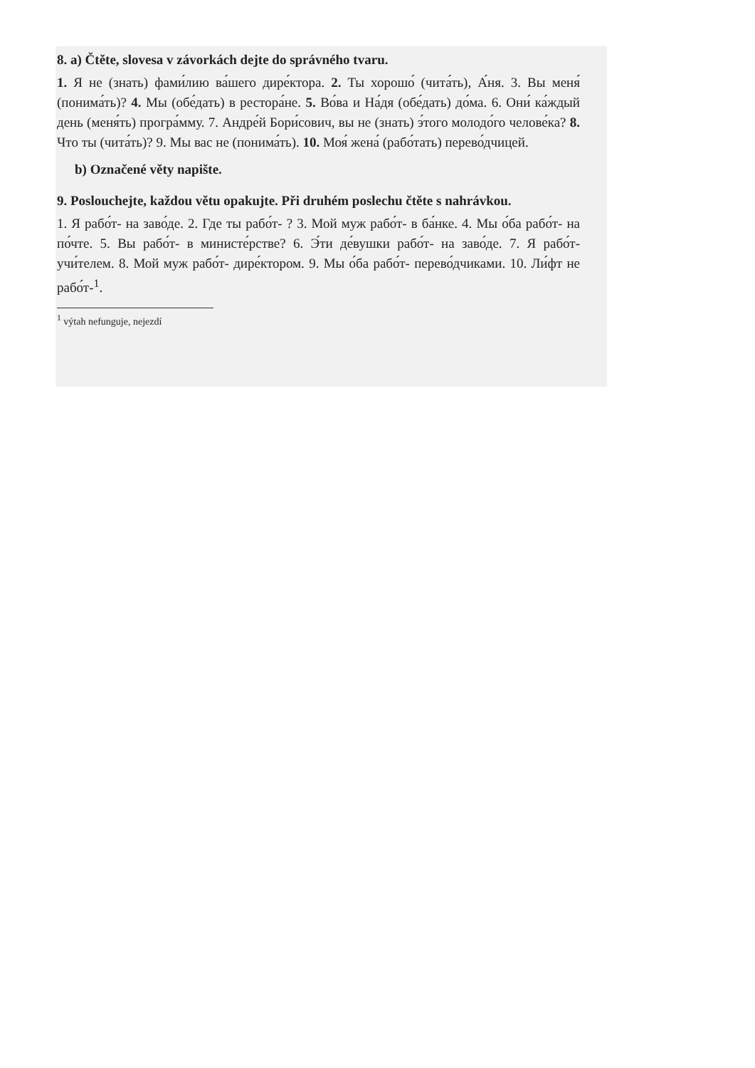8. a) Čtěte, slovesa v závorkách dejte do správného tvaru.
1. Я не (знать) фами́лию ва́шего дире́ктора. 2. Ты хорошо́ (чита́ть), А́ня. 3. Вы меня́ (понима́ть)? 4. Мы (обе́дать) в рестора́не. 5. Во́ва и На́дя (обе́дать) до́ма. 6. Они́ ка́ждый день (меня́ть) програ́мму. 7. Андре́й Бори́сович, вы не (знать) э́того молодо́го челове́ка? 8. Что ты (чита́ть)? 9. Мы вас не (понима́ть). 10. Моя́ жена́ (рабо́тать) перево́дчицей.
b) Označené věty napište.
9. Poslouchejte, každou větu opakujte. Při druhém poslechu čtěte s nahrávkou.
1. Я рабо́т- на заво́де. 2. Где ты рабо́т- ? 3. Мой муж рабо́т- в ба́нке. 4. Мы о́ба рабо́т- на по́чте. 5. Вы рабо́т- в министе́рстве? 6. Э́ти де́вушки рабо́т- на заво́де. 7. Я рабо́т- учи́телем. 8. Мой муж рабо́т- дире́ктором. 9. Мы о́ба рабо́т- перево́дчиками. 10. Ли́фт не рабо́т-<sup>1</sup>.
<sup>1</sup> výtah nefunguje, nejezdí